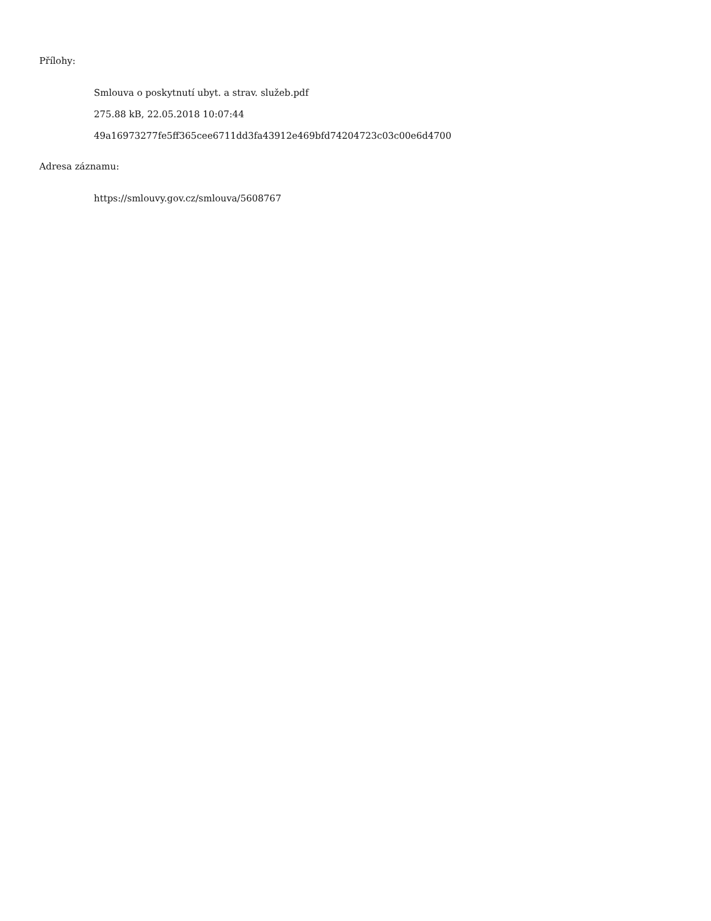Přílohy:
Smlouva o poskytnutí ubyt. a strav. služeb.pdf
275.88 kB, 22.05.2018 10:07:44
49a16973277fe5ff365cee6711dd3fa43912e469bfd74204723c03c00e6d4700
Adresa záznamu:
https://smlouvy.gov.cz/smlouva/5608767